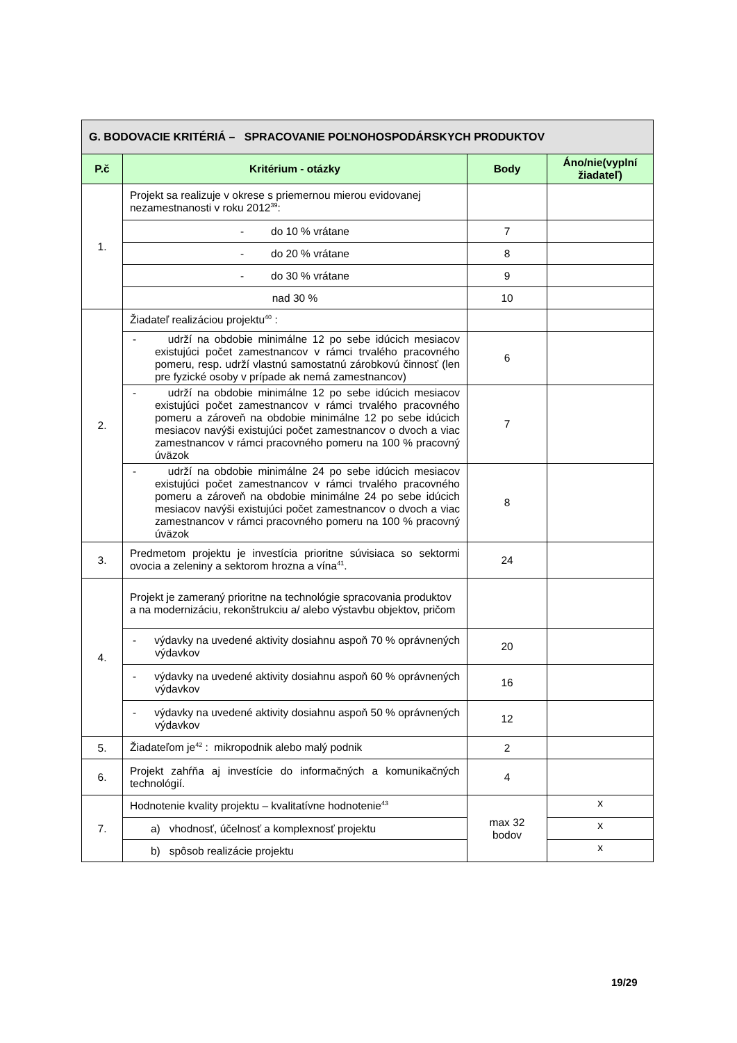| G. BODOVACIE KRITÉRIÁ – SPRACOVANIE POĽNOHOSPODÁRSKYCH PRODUKTOV | | | |
| --- | --- | --- | --- |
| P.č | Kritérium - otázky | Body | Áno/nie(vyplní žiadateľ) |
| 1. | Projekt sa realizuje v okrese s priemernou mierou evidovanej nezamestnanosti v roku 2012<sup>39</sup>: | | |
| | - do 10 % vrátane | 7 | |
| | - do 20 % vrátane | 8 | |
| | - do 30 % vrátane | 9 | |
| | nad 30 % | 10 | |
| 2. | Žiadateľ realizáciou projektu<sup>40</sup> : | | |
| | - udrží na obdobie minimálne 12 po sebe idúcich mesiacov existujúci počet zamestnancov v rámci trvalého pracovného pomeru, resp. udrží vlastnú samostatnú zárobkovú činnosť (len pre fyzické osoby v prípade ak nemá zamestnancov) | 6 | |
| | - udrží na obdobie minimálne 12 po sebe idúcich mesiacov existujúci počet zamestnancov v rámci trvalého pracovného pomeru a zároveň na obdobie minimálne 12 po sebe idúcich mesiacov navýši existujúci počet zamestnancov o dvoch a viac zamestnancov v rámci pracovného pomeru na 100 % pracovný úväzok | 7 | |
| | - udrží na obdobie minimálne 24 po sebe idúcich mesiacov existujúci počet zamestnancov v rámci trvalého pracovného pomeru a zároveň na obdobie minimálne 24 po sebe idúcich mesiacov navýši existujúci počet zamestnancov o dvoch a viac zamestnancov v rámci pracovného pomeru na 100 % pracovný úväzok | 8 | |
| 3. | Predmetom projektu je investícia prioritne súvisiaca so sektormi ovocia a zeleniny a sektorom hrozna a vína<sup>41</sup>. | 24 | |
| 4. | Projekt je zameraný prioritne na technológie spracovania produktov a na modernizáciu, rekonštrukciu a/ alebo výstavbu objektov, pričom | | |
| | - výdavky na uvedené aktivity dosiahnu aspoň 70 % oprávnených výdavkov | 20 | |
| | - výdavky na uvedené aktivity dosiahnu aspoň 60 % oprávnených výdavkov | 16 | |
| | - výdavky na uvedené aktivity dosiahnu aspoň 50 % oprávnených výdavkov | 12 | |
| 5. | Žiadateľom je<sup>42</sup> : mikropodnik alebo malý podnik | 2 | |
| 6. | Projekt zahŕňa aj investície do informačných a komunikačných technológií. | 4 | |
| 7. | Hodnotenie kvality projektu – kvalitatívne hodnotenie<sup>43</sup> | max 32 bodov | x |
| | a) vhodnosť, účelnosť a komplexnosť projektu | | x |
| | b) spôsob realizácie projektu | | x |
19/29